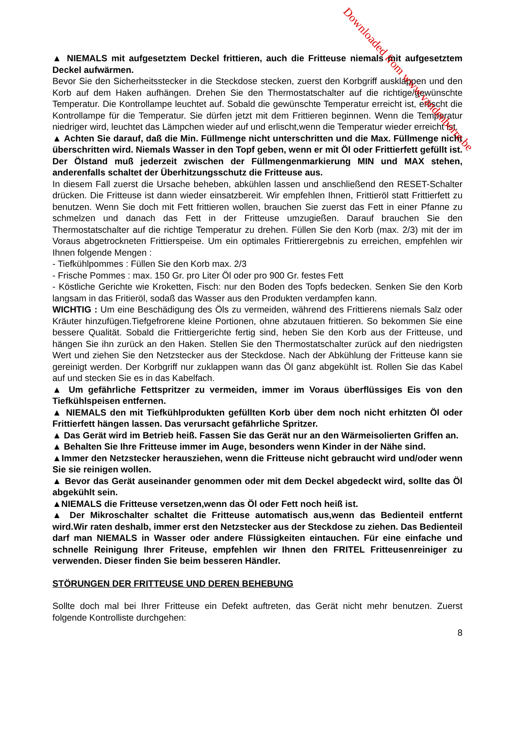▲ NIEMALS mit aufgesetztem Deckel frittieren, auch die Fritteuse niemals mit aufgesetztem Deckel aufwärmen.
Bevor Sie den Sicherheitsstecker in die Steckdose stecken, zuerst den Korbgriff ausklappen und den Korb auf dem Haken aufhängen. Drehen Sie den Thermostatschalter auf die richtige/gewünschte Temperatur. Die Kontrollampe leuchtet auf. Sobald die gewünschte Temperatur erreicht ist, erlischt die Kontrollampe für die Temperatur. Sie dürfen jetzt mit dem Frittieren beginnen. Wenn die Temperatur niedriger wird, leuchtet das Lämpchen wieder auf und erlischt,wenn die Temperatur wieder erreicht ist.
▲ Achten Sie darauf, daß die Min. Füllmenge nicht unterschritten und die Max. Füllmenge nicht überschritten wird. Niemals Wasser in den Topf geben, wenn er mit Öl oder Frittierfett gefüllt ist. Der Ölstand muß jederzeit zwischen der Füllmengenmarkierung MIN und MAX stehen, anderenfalls schaltet der Überhitzungsschutz die Fritteuse aus.
In diesem Fall zuerst die Ursache beheben, abkühlen lassen und anschließend den RESET-Schalter drücken. Die Fritteuse ist dann wieder einsatzbereit. Wir empfehlen Ihnen, Frittieröl statt Frittierfett zu benutzen. Wenn Sie doch mit Fett frittieren wollen, brauchen Sie zuerst das Fett in einer Pfanne zu schmelzen und danach das Fett in der Fritteuse umzugießen. Darauf brauchen Sie den Thermostatschalter auf die richtige Temperatur zu drehen. Füllen Sie den Korb (max. 2/3) mit der im Voraus abgetrockneten Frittierspeise. Um ein optimales Frittierergebnis zu erreichen, empfehlen wir Ihnen folgende Mengen :
- Tiefkühlpommes : Füllen Sie den Korb max. 2/3
- Frische Pommes : max. 150 Gr. pro Liter Öl oder pro 900 Gr. festes Fett
- Köstliche Gerichte wie Kroketten, Fisch: nur den Boden des Topfs bedecken. Senken Sie den Korb langsam in das Fritieröl, sodaß das Wasser aus den Produkten verdampfen kann.
WICHTIG : Um eine Beschädigung des Öls zu vermeiden, während des Frittierens niemals Salz oder Kräuter hinzufügen.Tiefgefrorene kleine Portionen, ohne abzutauen frittieren. So bekommen Sie eine bessere Qualität. Sobald die Frittiergerichte fertig sind, heben Sie den Korb aus der Fritteuse, und hängen Sie ihn zurück an den Haken. Stellen Sie den Thermostatschalter zurück auf den niedrigsten Wert und ziehen Sie den Netzstecker aus der Steckdose. Nach der Abkühlung der Fritteuse kann sie gereinigt werden. Der Korbgriff nur zuklappen wann das Öl ganz abgekühlt ist. Rollen Sie das Kabel auf und stecken Sie es in das Kabelfach.
▲ Um gefährliche Fettspritzer zu vermeiden, immer im Voraus überflüssiges Eis von den Tiefkühlspeisen entfernen.
▲ NIEMALS den mit Tiefkühlprodukten gefüllten Korb über dem noch nicht erhitzten Öl oder Frittierfett hängen lassen. Das verursacht gefährliche Spritzer.
▲ Das Gerät wird im Betrieb heiß. Fassen Sie das Gerät nur an den Wärmeisolierten Griffen an.
▲ Behalten Sie Ihre Fritteuse immer im Auge, besonders wenn Kinder in der Nähe sind.
▲Immer den Netzstecker herausziehen, wenn die Fritteuse nicht gebraucht wird und/oder wenn Sie sie reinigen wollen.
▲ Bevor das Gerät auseinander genommen oder mit dem Deckel abgedeckt wird, sollte das Öl abgekühlt sein.
▲NIEMALS die Fritteuse versetzen,wenn das Öl oder Fett noch heiß ist.
▲ Der Mikroschalter schaltet die Fritteuse automatisch aus,wenn das Bedienteil entfernt wird.Wir raten deshalb, immer erst den Netzstecker aus der Steckdose zu ziehen. Das Bedienteil darf man NIEMALS in Wasser oder andere Flüssigkeiten eintauchen. Für eine einfache und schnelle Reinigung Ihrer Friteuse, empfehlen wir Ihnen den FRITEL Fritteusenreiniger zu verwenden. Dieser finden Sie beim besseren Händler.
STÖRUNGEN DER FRITTEUSE UND DEREN BEHEBUNG
Sollte doch mal bei Ihrer Fritteuse ein Defekt auftreten, das Gerät nicht mehr benutzen. Zuerst folgende Kontrolliste durchgehen:
8
Downloaded from www.vandenborre.be